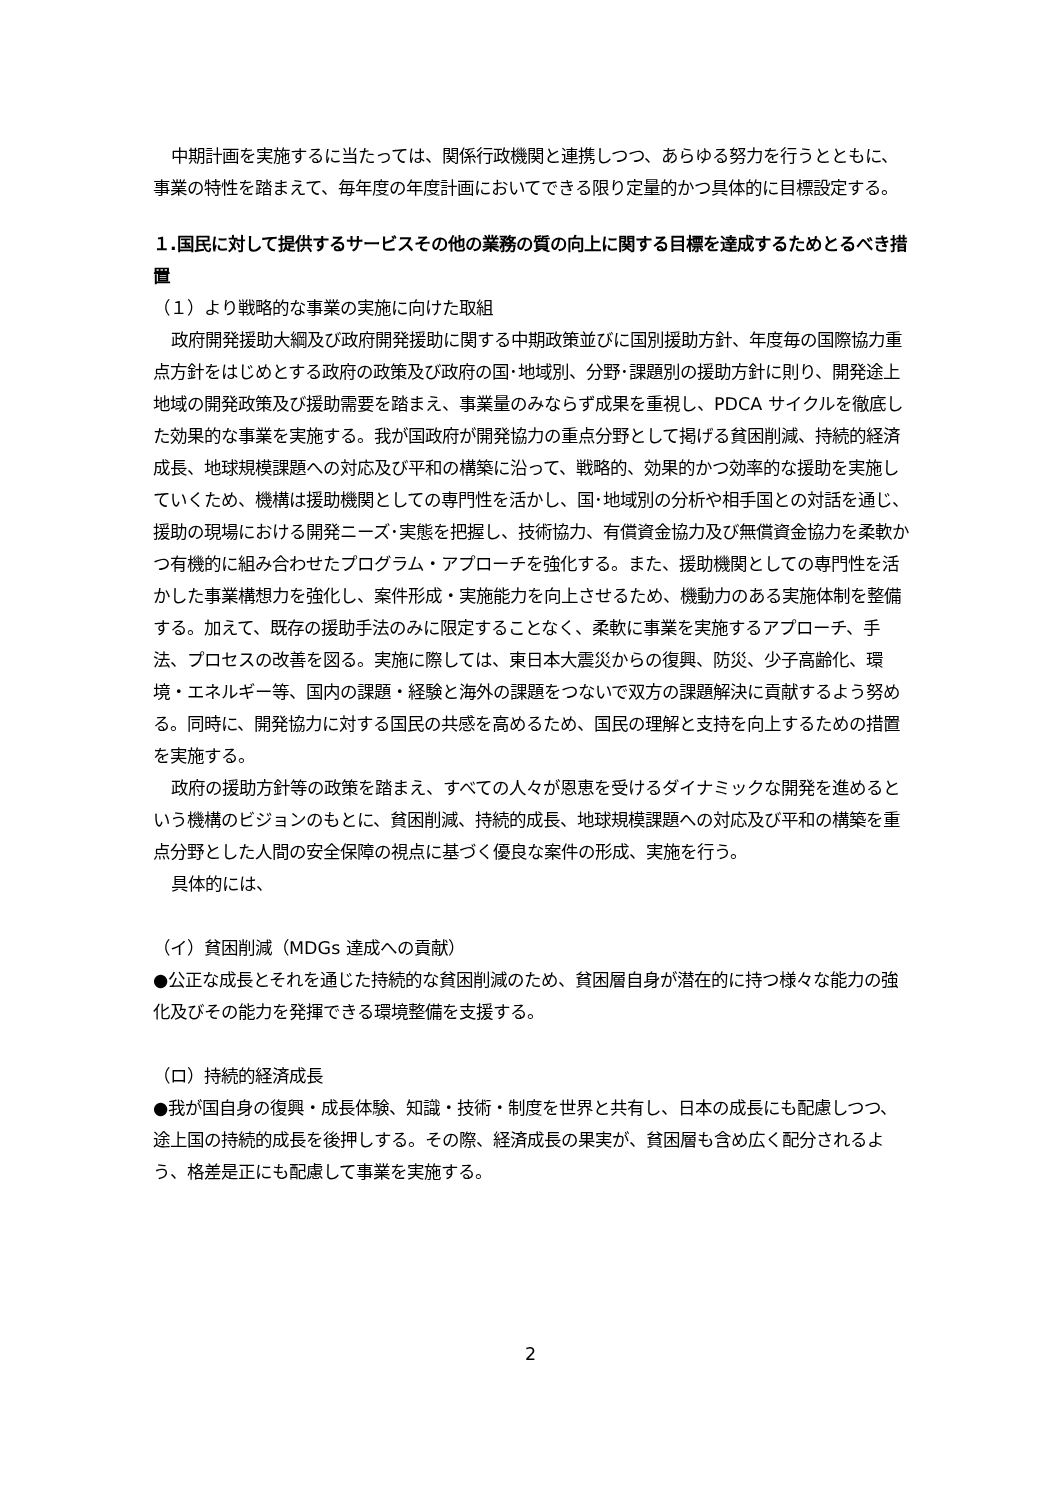中期計画を実施するに当たっては、関係行政機関と連携しつつ、あらゆる努力を行うとともに、事業の特性を踏まえて、毎年度の年度計画においてできる限り定量的かつ具体的に目標設定する。
１.国民に対して提供するサービスその他の業務の質の向上に関する目標を達成するためとるべき措置
（１）より戦略的な事業の実施に向けた取組
政府開発援助大綱及び政府開発援助に関する中期政策並びに国別援助方針、年度毎の国際協力重点方針をはじめとする政府の政策及び政府の国･地域別、分野･課題別の援助方針に則り、開発途上地域の開発政策及び援助需要を踏まえ、事業量のみならず成果を重視し、PDCA サイクルを徹底した効果的な事業を実施する。我が国政府が開発協力の重点分野として掲げる貧困削減、持続的経済成長、地球規模課題への対応及び平和の構築に沿って、戦略的、効果的かつ効率的な援助を実施していくため、機構は援助機関としての専門性を活かし、国･地域別の分析や相手国との対話を通じ、援助の現場における開発ニーズ･実態を把握し、技術協力、有償資金協力及び無償資金協力を柔軟かつ有機的に組み合わせたプログラム・アプローチを強化する。また、援助機関としての専門性を活かした事業構想力を強化し、案件形成・実施能力を向上させるため、機動力のある実施体制を整備する。加えて、既存の援助手法のみに限定することなく、柔軟に事業を実施するアプローチ、手法、プロセスの改善を図る。実施に際しては、東日本大震災からの復興、防災、少子高齢化、環境・エネルギー等、国内の課題・経験と海外の課題をつないで双方の課題解決に貢献するよう努める。同時に、開発協力に対する国民の共感を高めるため、国民の理解と支持を向上するための措置を実施する。
政府の援助方針等の政策を踏まえ、すべての人々が恩恵を受けるダイナミックな開発を進めるという機構のビジョンのもとに、貧困削減、持続的成長、地球規模課題への対応及び平和の構築を重点分野とした人間の安全保障の視点に基づく優良な案件の形成、実施を行う。
具体的には、
（イ）貧困削減（MDGs 達成への貢献）
●公正な成長とそれを通じた持続的な貧困削減のため、貧困層自身が潜在的に持つ様々な能力の強化及びその能力を発揮できる環境整備を支援する。
（ロ）持続的経済成長
●我が国自身の復興・成長体験、知識・技術・制度を世界と共有し、日本の成長にも配慮しつつ、途上国の持続的成長を後押しする。その際、経済成長の果実が、貧困層も含め広く配分されるよう、格差是正にも配慮して事業を実施する。
2